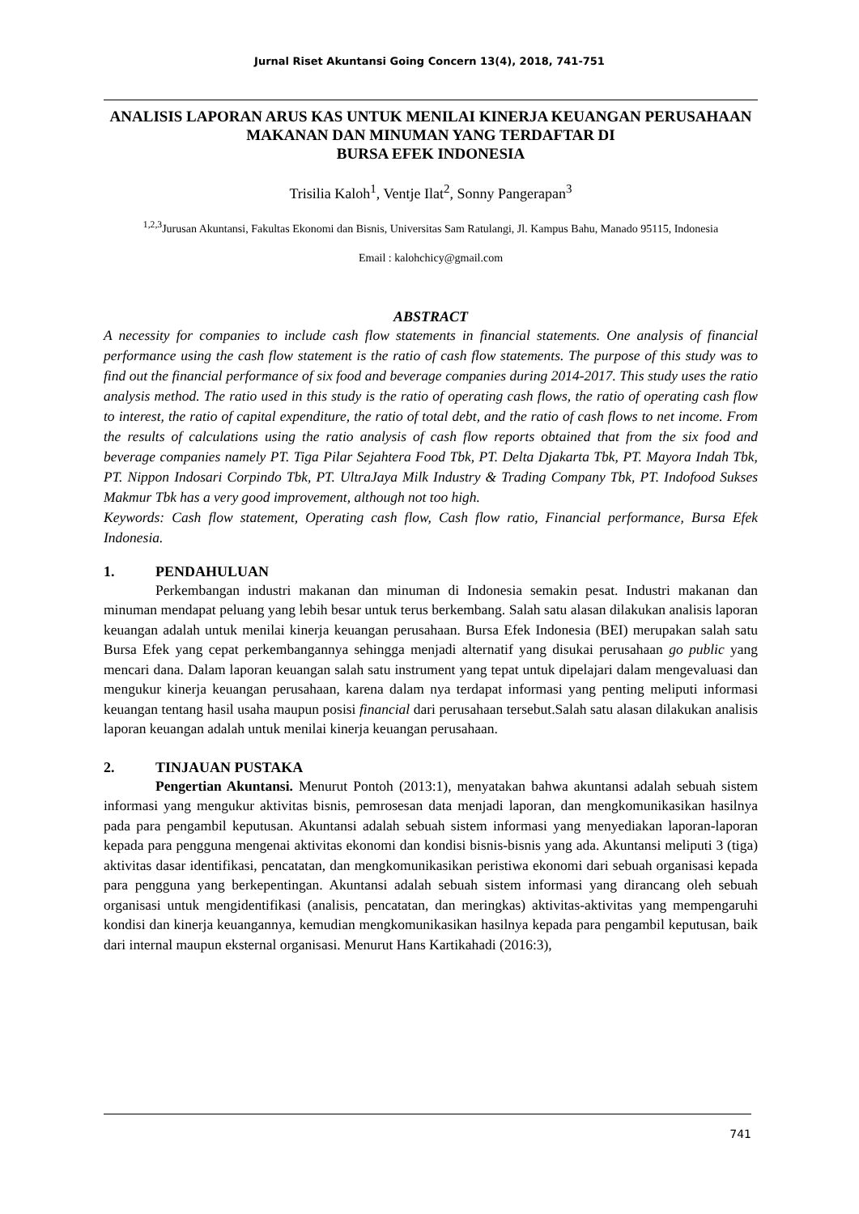Jurnal Riset Akuntansi Going Concern 13(4), 2018, 741-751
ANALISIS LAPORAN ARUS KAS UNTUK MENILAI KINERJA KEUANGAN PERUSAHAAN MAKANAN DAN MINUMAN YANG TERDAFTAR DI
BURSA EFEK INDONESIA
Trisilia Kaloh<sup>1</sup>, Ventje Ilat<sup>2</sup>, Sonny Pangerapan<sup>3</sup>
<sup>1,2,3</sup>Jurusan Akuntansi, Fakultas Ekonomi dan Bisnis, Universitas Sam Ratulangi, Jl. Kampus Bahu, Manado 95115, Indonesia
Email : kalohchicy@gmail.com
ABSTRACT
A necessity for companies to include cash flow statements in financial statements. One analysis of financial performance using the cash flow statement is the ratio of cash flow statements. The purpose of this study was to find out the financial performance of six food and beverage companies during 2014-2017. This study uses the ratio analysis method. The ratio used in this study is the ratio of operating cash flows, the ratio of operating cash flow to interest, the ratio of capital expenditure, the ratio of total debt, and the ratio of cash flows to net income. From the results of calculations using the ratio analysis of cash flow reports obtained that from the six food and beverage companies namely PT. Tiga Pilar Sejahtera Food Tbk, PT. Delta Djakarta Tbk, PT. Mayora Indah Tbk, PT. Nippon Indosari Corpindo Tbk, PT. UltraJaya Milk Industry & Trading Company Tbk, PT. Indofood Sukses Makmur Tbk has a very good improvement, although not too high.
Keywords: Cash flow statement, Operating cash flow, Cash flow ratio, Financial performance, Bursa Efek Indonesia.
1. PENDAHULUAN
Perkembangan industri makanan dan minuman di Indonesia semakin pesat. Industri makanan dan minuman mendapat peluang yang lebih besar untuk terus berkembang. Salah satu alasan dilakukan analisis laporan keuangan adalah untuk menilai kinerja keuangan perusahaan. Bursa Efek Indonesia (BEI) merupakan salah satu Bursa Efek yang cepat perkembangannya sehingga menjadi alternatif yang disukai perusahaan go public yang mencari dana. Dalam laporan keuangan salah satu instrument yang tepat untuk dipelajari dalam mengevaluasi dan mengukur kinerja keuangan perusahaan, karena dalam nya terdapat informasi yang penting meliputi informasi keuangan tentang hasil usaha maupun posisi financial dari perusahaan tersebut.Salah satu alasan dilakukan analisis laporan keuangan adalah untuk menilai kinerja keuangan perusahaan.
2. TINJAUAN PUSTAKA
Pengertian Akuntansi. Menurut Pontoh (2013:1), menyatakan bahwa akuntansi adalah sebuah sistem informasi yang mengukur aktivitas bisnis, pemrosesan data menjadi laporan, dan mengkomunikasikan hasilnya pada para pengambil keputusan. Akuntansi adalah sebuah sistem informasi yang menyediakan laporan-laporan kepada para pengguna mengenai aktivitas ekonomi dan kondisi bisnis-bisnis yang ada. Akuntansi meliputi 3 (tiga) aktivitas dasar identifikasi, pencatatan, dan mengkomunikasikan peristiwa ekonomi dari sebuah organisasi kepada para pengguna yang berkepentingan. Akuntansi adalah sebuah sistem informasi yang dirancang oleh sebuah organisasi untuk mengidentifikasi (analisis, pencatatan, dan meringkas) aktivitas-aktivitas yang mempengaruhi kondisi dan kinerja keuangannya, kemudian mengkomunikasikan hasilnya kepada para pengambil keputusan, baik dari internal maupun eksternal organisasi. Menurut Hans Kartikahadi (2016:3),
741